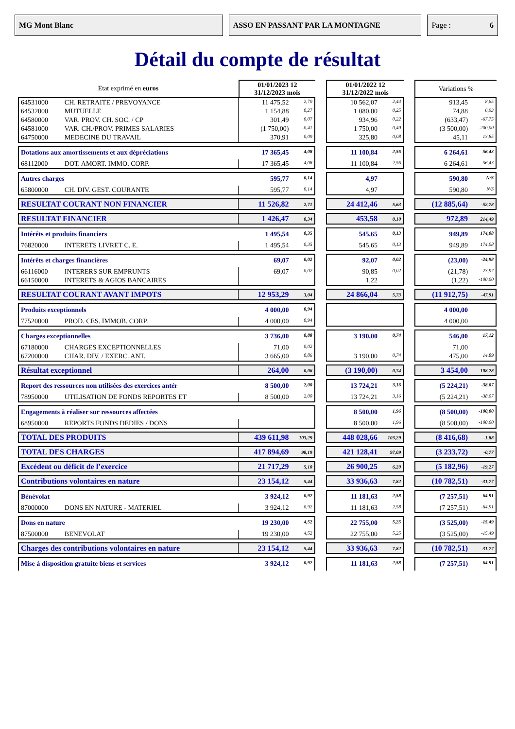MG Mont Blanc ASSO EN PASSANT PAR LA MONTAGNE Page : 6
Détail du compte de résultat
| Etat exprimé en euros | | 01/01/2023 12 31/12/2023 mois | | | 01/01/2022 12 31/12/2022 mois | | | Variations % | |
| 64531000 | CH. RETRAITE / PREVOYANCE | 11 475,52 | 2,70 | | 10 562,07 | 2,44 | | 913,45 | 8,65 |
| 64532000 | MUTUELLE | 1 154,88 | 0,27 | | 1 080,00 | 0,25 | | 74,88 | 6,93 |
| 64580000 | VAR. PROV. CH. SOC. / CP | 301,49 | 0,07 | | 934,96 | 0,22 | | (633,47) | -67,75 |
| 64581000 | VAR. CH./PROV. PRIMES SALARIES | (1 750,00) | -0,41 | | 1 750,00 | 0,40 | | (3 500,00) | -200,00 |
| 64750000 | MEDECINE DU TRAVAIL | 370,91 | 0,09 | | 325,80 | 0,08 | | 45,11 | 13,85 |
| Dotations aux amortissements et aux dépréciations | | 17 365,45 | 4,08 | | 11 100,84 | 2,56 | | 6 264,61 | 56,43 |
| 68112000 | DOT. AMORT. IMMO. CORP. | 17 365,45 | 4,08 | | 11 100,84 | 2,56 | | 6 264,61 | 56,43 |
| Autres charges | | 595,77 | 0,14 | | 4,97 | | | 590,80 | N/S |
| 65800000 | CH. DIV. GEST. COURANTE | 595,77 | 0,14 | | 4,97 | | | 590,80 | N/S |
| RESULTAT COURANT NON FINANCIER | | 11 526,82 | 2,71 | | 24 412,46 | 5,63 | | (12 885,64) | -52,78 |
| RESULTAT FINANCIER | | 1 426,47 | 0,34 | | 453,58 | 0,10 | | 972,89 | 214,49 |
| Intérêts et produits financiers | | 1 495,54 | 0,35 | | 545,65 | 0,13 | | 949,89 | 174,08 |
| 76820000 | INTERETS LIVRET C. E. | 1 495,54 | 0,35 | | 545,65 | 0,13 | | 949,89 | 174,08 |
| Intérêts et charges financières | | 69,07 | 0,02 | | 92,07 | 0,02 | | (23,00) | -24,98 |
| 66116000 | INTERERS SUR EMPRUNTS | 69,07 | 0,02 | | 90,85 | 0,02 | | (21,78) | -23,97 |
| 66150000 | INTERETS & AGIOS BANCAIRES | | | | 1,22 | | | (1,22) | -100,00 |
| RESULTAT COURANT AVANT IMPOTS | | 12 953,29 | 3,04 | | 24 866,04 | 5,73 | | (11 912,75) | -47,91 |
| Produits exceptionnels | | 4 000,00 | 0,94 | | | | | 4 000,00 | |
| 77520000 | PROD. CES. IMMOB. CORP. | 4 000,00 | 0,94 | | | | | 4 000,00 | |
| Charges exceptionnelles | | 3 736,00 | 0,88 | | 3 190,00 | 0,74 | | 546,00 | 17,12 |
| 67180000 | CHARGES EXCEPTIONNELLES | 71,00 | 0,02 | | | | | 71,00 | |
| 67200000 | CHAR. DIV. / EXERC. ANT. | 3 665,00 | 0,86 | | 3 190,00 | 0,74 | | 475,00 | 14,89 |
| Résultat exceptionnel | | 264,00 | 0,06 | | (3 190,00) | -0,74 | | 3 454,00 | 108,28 |
| Report des ressources non utilisées des exercices antér | | 8 500,00 | 2,00 | | 13 724,21 | 3,16 | | (5 224,21) | -38,07 |
| 78950000 | UTILISATION DE FONDS REPORTES ET | 8 500,00 | 2,00 | | 13 724,21 | 3,16 | | (5 224,21) | -38,07 |
| Engagements à réaliser sur ressources affectées | | | | | 8 500,00 | 1,96 | | (8 500,00) | -100,00 |
| 68950000 | REPORTS FONDS DEDIES / DONS | | | | 8 500,00 | 1,96 | | (8 500,00) | -100,00 |
| TOTAL DES PRODUITS | | 439 611,98 | 103,29 | | 448 028,66 | 103,29 | | (8 416,68) | -1,88 |
| TOTAL DES CHARGES | | 417 894,69 | 98,19 | | 421 128,41 | 97,09 | | (3 233,72) | -0,77 |
| Excédent ou déficit de l’exercice | | 21 717,29 | 5,10 | | 26 900,25 | 6,20 | | (5 182,96) | -19,27 |
| Contributions volontaires en nature | | 23 154,12 | 5,44 | | 33 936,63 | 7,82 | | (10 782,51) | -31,77 |
| Bénévolat | | 3 924,12 | 0,92 | | 11 181,63 | 2,58 | | (7 257,51) | -64,91 |
| 87000000 | DONS EN NATURE - MATERIEL | 3 924,12 | 0,92 | | 11 181,63 | 2,58 | | (7 257,51) | -64,91 |
| Dons en nature | | 19 230,00 | 4,52 | | 22 755,00 | 5,25 | | (3 525,00) | -15,49 |
| 87500000 | BENEVOLAT | 19 230,00 | 4,52 | | 22 755,00 | 5,25 | | (3 525,00) | -15,49 |
| Charges des contributions volontaires en nature | | 23 154,12 | 5,44 | | 33 936,63 | 7,82 | | (10 782,51) | -31,77 |
| Mise à disposition gratuite biens et services | | 3 924,12 | 0,92 | | 11 181,63 | 2,58 | | (7 257,51) | -64,91 |